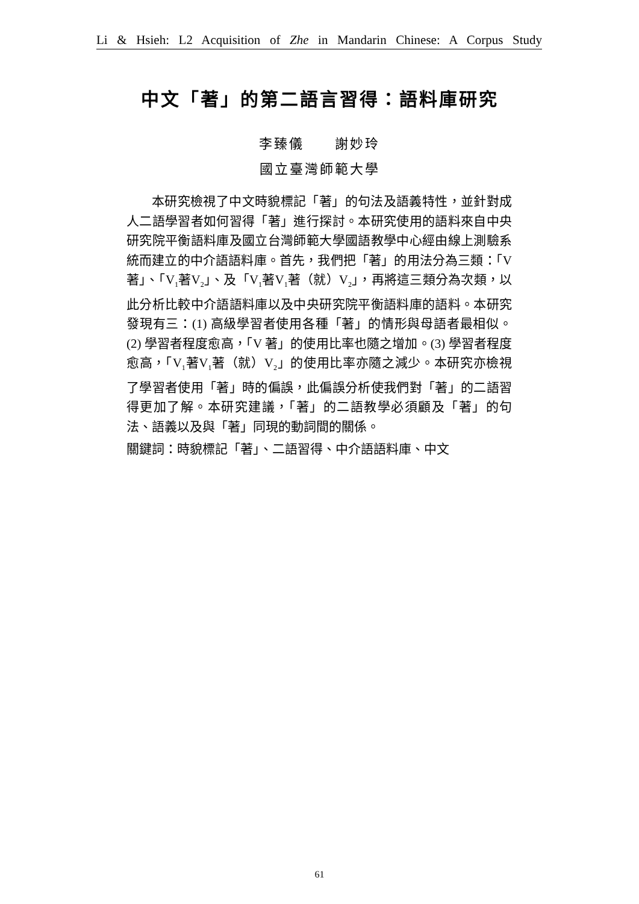Li & Hsieh: L2 Acquisition of Zhe in Mandarin Chinese: A Corpus Study
中文「著」的第二語言習得：語料庫研究
李臻儀 謝妙玲
國立臺灣師範大學
本研究檢視了中文時貌標記「著」的句法及語義特性，並針對成人二語學習者如何習得「著」進行探討。本研究使用的語料來自中央研究院平衡語料庫及國立台灣師範大學國語教學中心經由線上測驗系統而建立的中介語語料庫。首先，我們把「著」的用法分為三類：「V著」、「V<sub>1</sub>著V<sub>2</sub>」、及「V<sub>1</sub>著V<sub>1</sub>著（就）V<sub>2</sub>」，再將這三類分為次類，以此分析比較中介語語料庫以及中央研究院平衡語料庫的語料。本研究發現有三：(1) 高級學習者使用各種「著」的情形與母語者最相似。(2) 學習者程度愈高，「V 著」的使用比率也隨之增加。(3) 學習者程度愈高，「V<sub>1</sub>著V<sub>1</sub>著（就）V<sub>2</sub>」的使用比率亦隨之減少。本研究亦檢視了學習者使用「著」時的偏誤，此偏誤分析使我們對「著」的二語習得更加了解。本研究建議，「著」的二語教學必須顧及「著」的句法、語義以及與「著」同現的動詞間的關係。
關鍵詞：時貌標記「著」、二語習得、中介語語料庫、中文
61